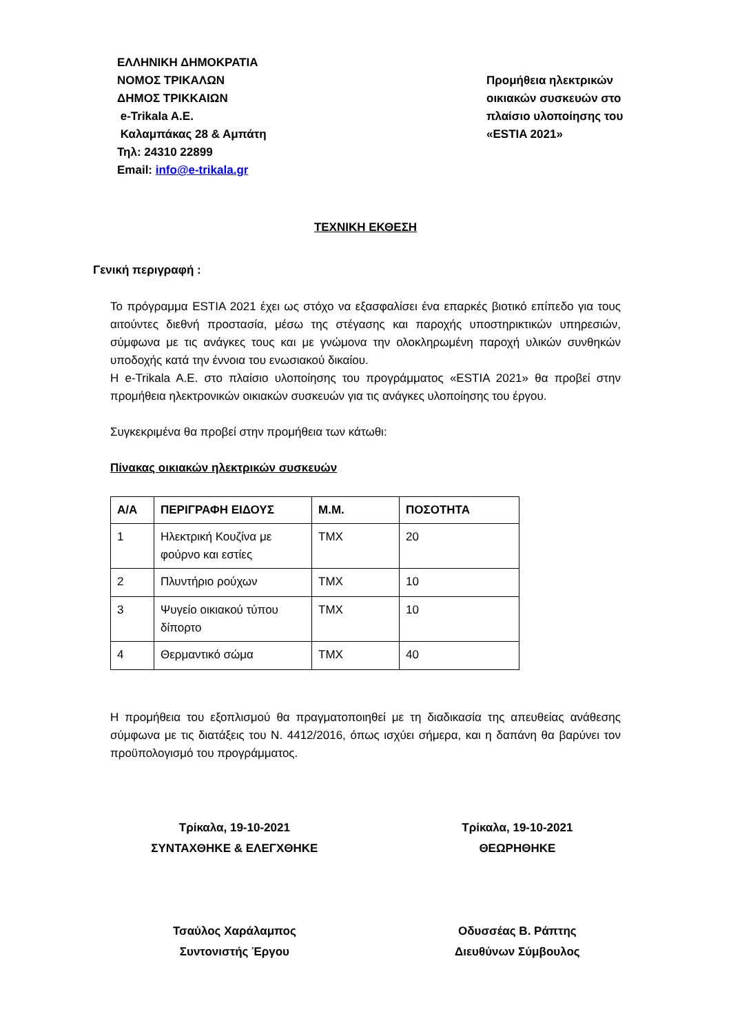ΕΛΛΗΝΙΚΗ ΔΗΜΟΚΡΑΤΙΑ
ΝΟΜΟΣ ΤΡΙΚΑΛΩΝ
ΔΗΜΟΣ ΤΡΙΚΚΑΙΩΝ
e-Trikala A.E.
Καλαμπάκας 28 & Αμπάτη
Τηλ: 24310 22899
Email: info@e-trikala.gr
Προμήθεια ηλεκτρικών οικιακών συσκευών στο πλαίσιο υλοποίησης του «ESTIA 2021»
ΤΕΧΝΙΚΗ ΕΚΘΕΣΗ
Γενική περιγραφή :
Το πρόγραμμα ESTIA 2021 έχει ως στόχο να εξασφαλίσει ένα επαρκές βιοτικό επίπεδο για τους αιτούντες διεθνή προστασία, μέσω της στέγασης και παροχής υποστηρικτικών υπηρεσιών, σύμφωνα με τις ανάγκες τους και με γνώμονα την ολοκληρωμένη παροχή υλικών συνθηκών υποδοχής κατά την έννοια του ενωσιακού δικαίου.
Η e-Trikala A.E. στο πλαίσιο υλοποίησης του προγράμματος «ESTIA 2021» θα προβεί στην προμήθεια ηλεκτρονικών οικιακών συσκευών για τις ανάγκες υλοποίησης του έργου.
Συγκεκριμένα θα προβεί στην προμήθεια των κάτωθι:
Πίνακας οικιακών ηλεκτρικών συσκευών
| Α/Α | ΠΕΡΙΓΡΑΦΗ ΕΙΔΟΥΣ | Μ.Μ. | ΠΟΣΟΤΗΤΑ |
| --- | --- | --- | --- |
| 1 | Ηλεκτρική Κουζίνα με φούρνο και εστίες | ΤΜΧ | 20 |
| 2 | Πλυντήριο ρούχων | ΤΜΧ | 10 |
| 3 | Ψυγείο οικιακού τύπου δίπορτο | ΤΜΧ | 10 |
| 4 | Θερμαντικό σώμα | ΤΜΧ | 40 |
Η προμήθεια του εξοπλισμού θα πραγματοποιηθεί με τη διαδικασία της απευθείας ανάθεσης σύμφωνα με τις διατάξεις του Ν. 4412/2016, όπως ισχύει σήμερα, και η δαπάνη θα βαρύνει τον προϋπολογισμό του προγράμματος.
Τρίκαλα, 19-10-2021
ΣΥΝΤΑΧΘΗΚΕ & ΕΛΕΓΧΘΗΚΕ
Τσαύλος Χαράλαμπος
Συντονιστής Έργου
Τρίκαλα, 19-10-2021
ΘΕΩΡΗΘΗΚΕ
Οδυσσέας Β. Ράπτης
Διευθύνων Σύμβουλος